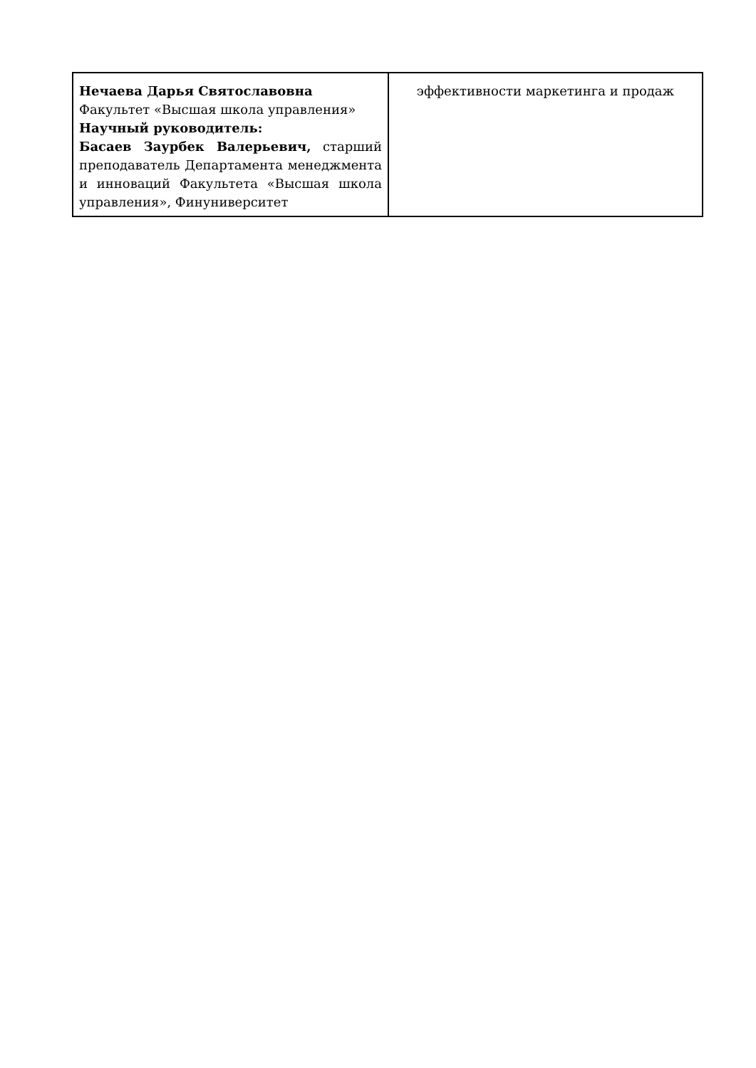| Нечаева Дарья Святославовна Факультет «Высшая школа управления» Научный руководитель: Басаев Заурбек Валерьевич, старший преподаватель Департамента менеджмента и инноваций Факультета «Высшая школа управления», Финуниверситет | эффективности маркетинга и продаж |